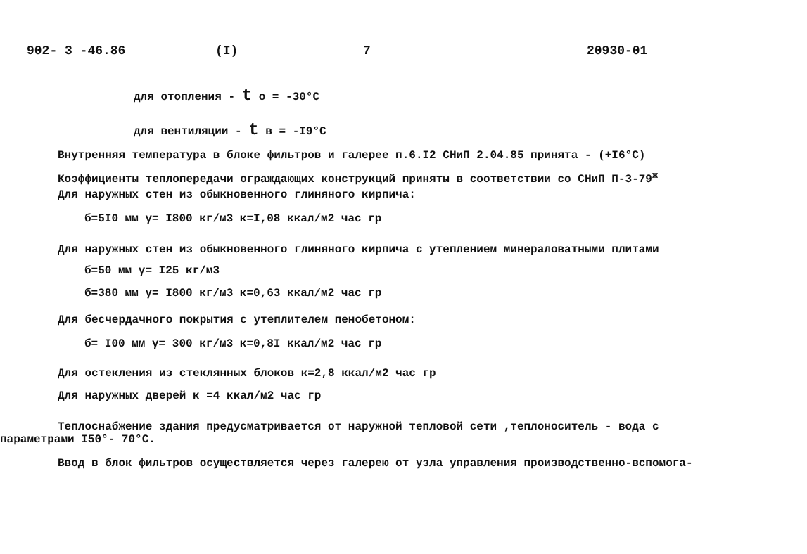902- 3 -46.86 (I) 7 20930-01
для отопления - t o = -30°C
для вентиляции - t в = -I9°C
Внутренняя температура в блоке фильтров и галерее п.6.I2 СНиП 2.04.85 принята - (+I6°C)
Коэффициенты теплопередачи ограждающих конструкций приняты в соответствии со СНиП П-3-79<sup>ж</sup>
Для наружных стен из обыкновенного глиняного кирпича:
б=5I0 мм γ= I800 кг/м3 к=I,08 ккал/м2 час гр
Для наружных стен из обыкновенного глиняного кирпича с утеплением минераловатными плитами
б=50 мм γ= I25 кг/м3
б=380 мм γ= I800 кг/м3 к=0,63 ккал/м2 час гр
Для бесчердачного покрытия с утеплителем пенобетоном:
б= I00 мм γ= 300 кг/м3 к=0,8I ккал/м2 час гр
Для остекления из стеклянных блоков к=2,8 ккал/м2 час гр
Для наружных дверей к =4 ккал/м2 час гр
Теплоснабжение здания предусматривается от наружной тепловой сети ,теплоноситель - вода с
параметрами I50°- 70°C.
Ввод в блок фильтров осуществляется через галерею от узла управления производственно-вспомога-